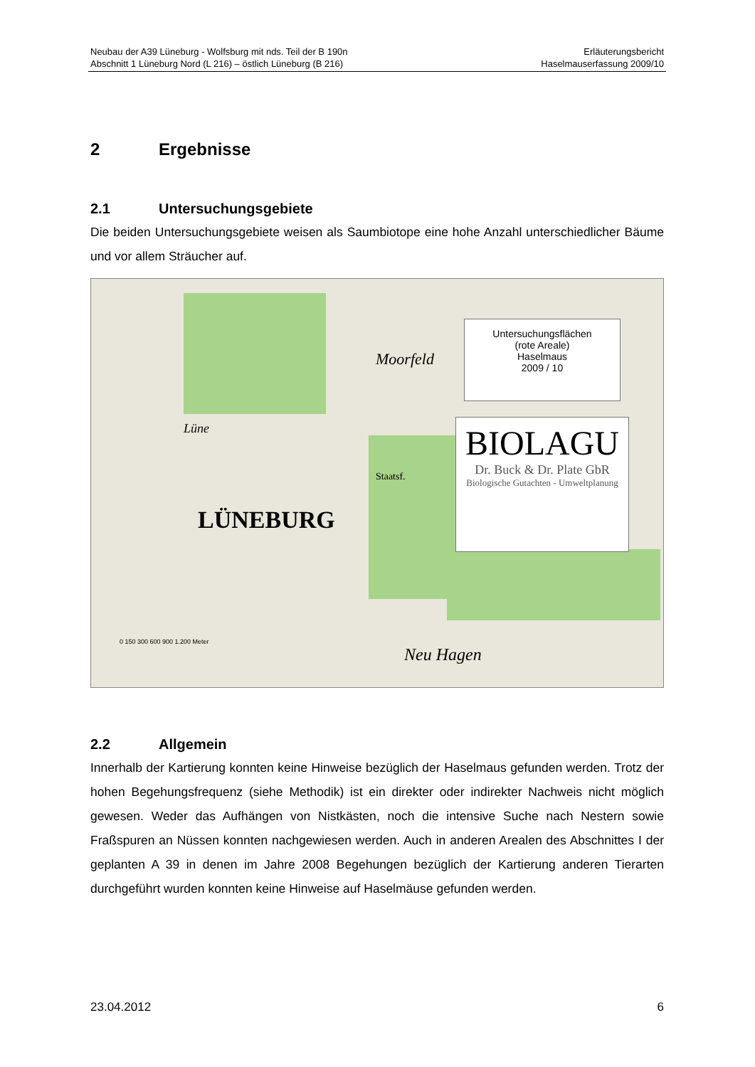Neubau der A39 Lüneburg - Wolfsburg mit nds. Teil der B 190n
Abschnitt 1 Lüneburg Nord (L 216) – östlich Lüneburg (B 216)
Erläuterungsbericht
Haselmauserfassung 2009/10
2 Ergebnisse
2.1 Untersuchungsgebiete
Die beiden Untersuchungsgebiete weisen als Saumbiotope eine hohe Anzahl unterschiedlicher Bäume und vor allem Sträucher auf.
Untersuchungsflächen
(rote Areale)
Haselmaus
2009 / 10
BIOLAGU
Dr. Buck & Dr. Plate GbR
Biologische Gutachten - Umweltplanung
LÜNEBURG
Moorfeld
Neu Hagen
Lüne
Staatsf.
0 150 300 600 900 1.200 Meter
2.2 Allgemein
Innerhalb der Kartierung konnten keine Hinweise bezüglich der Haselmaus gefunden werden. Trotz der hohen Begehungsfrequenz (siehe Methodik) ist ein direkter oder indirekter Nachweis nicht möglich gewesen. Weder das Aufhängen von Nistkästen, noch die intensive Suche nach Nestern sowie Fraßspuren an Nüssen konnten nachgewiesen werden. Auch in anderen Arealen des Abschnittes I der geplanten A 39 in denen im Jahre 2008 Begehungen bezüglich der Kartierung anderen Tierarten durchgeführt wurden konnten keine Hinweise auf Haselmäuse gefunden werden.
23.04.2012 6